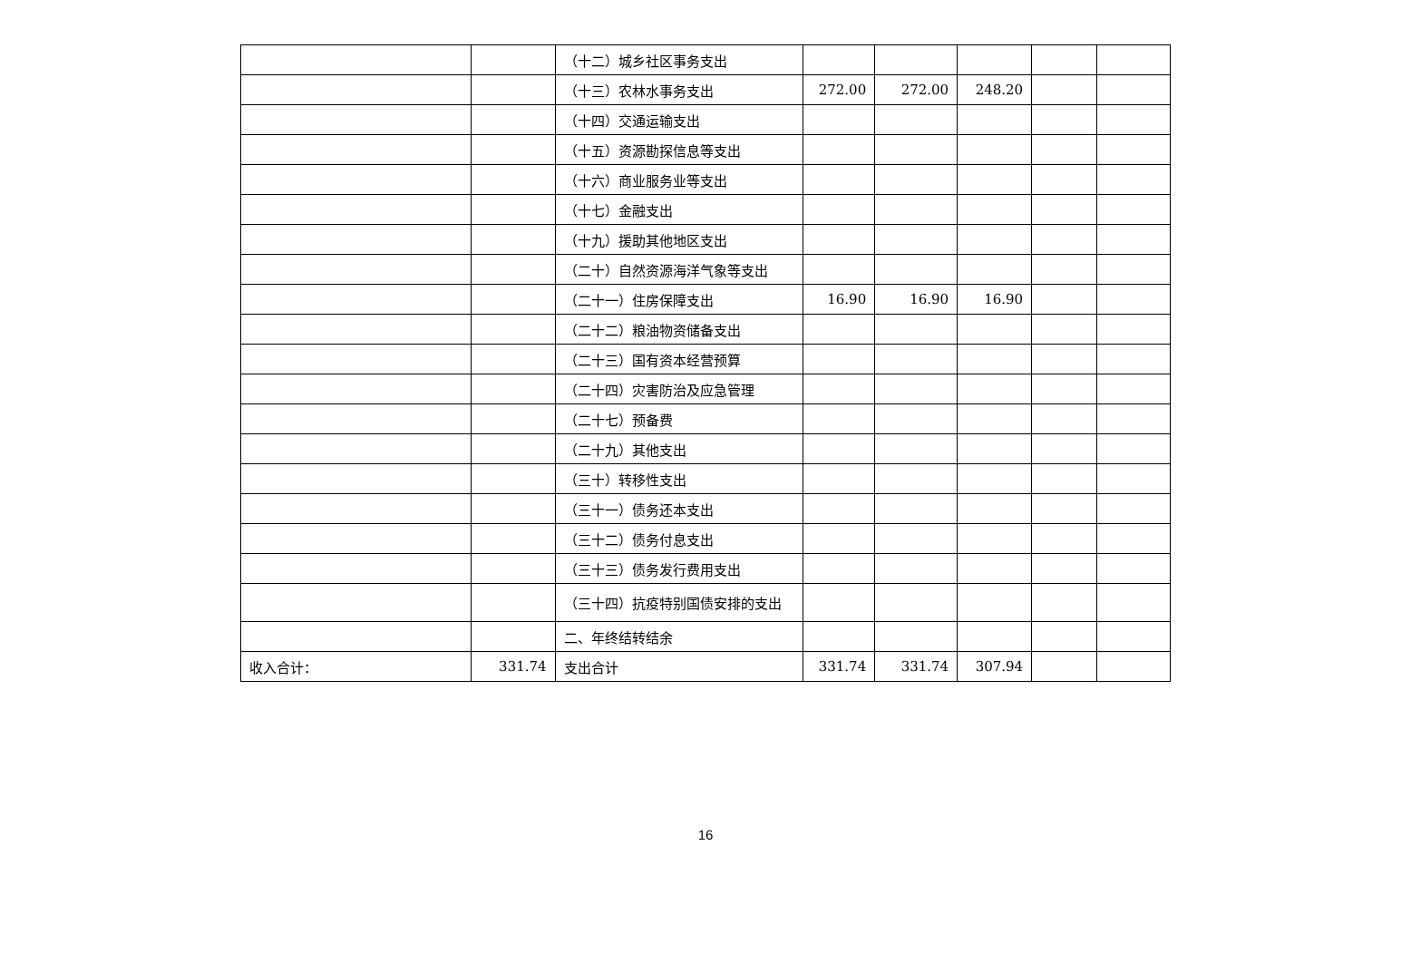| | | （十二）城乡社区事务支出 | | | | | |
| | | （十三）农林水事务支出 | 272.00 | 272.00 | 248.20 | | |
| | | （十四）交通运输支出 | | | | | |
| | | （十五）资源勘探信息等支出 | | | | | |
| | | （十六）商业服务业等支出 | | | | | |
| | | （十七）金融支出 | | | | | |
| | | （十九）援助其他地区支出 | | | | | |
| | | （二十）自然资源海洋气象等支出 | | | | | |
| | | （二十一）住房保障支出 | 16.90 | 16.90 | 16.90 | | |
| | | （二十二）粮油物资储备支出 | | | | | |
| | | （二十三）国有资本经营预算 | | | | | |
| | | （二十四）灾害防治及应急管理 | | | | | |
| | | （二十七）预备费 | | | | | |
| | | （二十九）其他支出 | | | | | |
| | | （三十）转移性支出 | | | | | |
| | | （三十一）债务还本支出 | | | | | |
| | | （三十二）债务付息支出 | | | | | |
| | | （三十三）债务发行费用支出 | | | | | |
| | | （三十四）抗疫特别国债安排的支出 | | | | | |
| | | 二、年终结转结余 | | | | | |
| 收入合计： | 331.74 | 支出合计 | 331.74 | 331.74 | 307.94 | | |
16